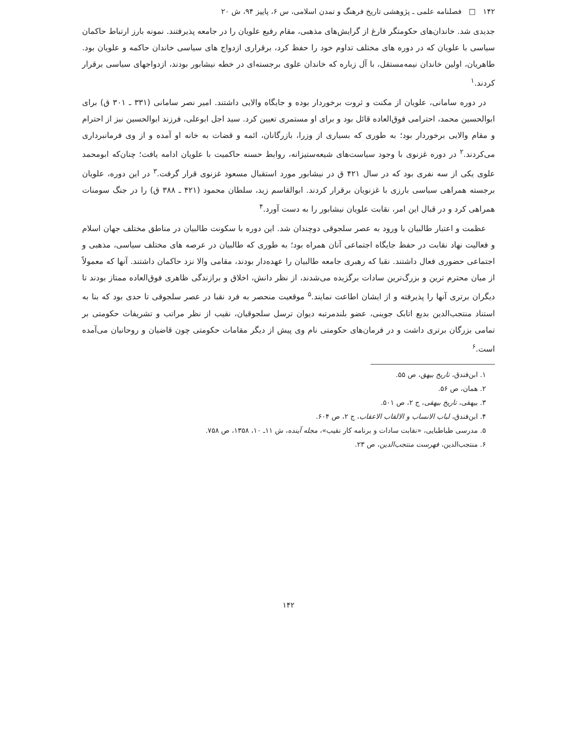۱۴۲ □ فصلنامه علمی ـ پژوهشی تاریخ فرهنگ و تمدن اسلامی، س ۶، پاییز ۹۴، ش ۲۰
جدیدی شد. خاندان‌های حکومتگر فارغ از گرایش‌های مذهبی، مقام رفیع علویان را در جامعه پذیرفتند. نمونه بارز ارتباط حاکمان سیاسی با علویان که در دوره های مختلف تداوم خود را حفظ کرد، برقراری ازدواج های سیاسی خاندان حاکمه و علویان بود. طاهریان، اولین خاندان نیمه‌مستقل، با آل زباره که خاندان علوی برجسته‌ای در خطه نیشابور بودند، ازدواجهای سیاسی برقرار کردند.<sup>۱</sup>
در دوره سامانی، علویان از مکنت و ثروت برخوردار بوده و جایگاه والایی داشتند. امیر نصر سامانی (۳۳۱ ـ ۳۰۱ ق) برای ابوالحسین محمد، احترامی فوق‌العاده قائل بود و برای او مستمری تعیین کرد. سید اجل ابوعلی، فرزند ابوالحسین نیز از احترام و مقام والایی برخوردار بود؛ به طوری که بسیاری از وزرا، بازرگانان، ائمه و قضات به خانه او آمده و از وی فرمانبرداری می‌کردند.<sup>۲</sup> در دوره غزنوی با وجود سیاست‌های شیعه‌ستیزانه، روابط حسنه حاکمیت با علویان ادامه یافت؛ چنان‌که ابومحمد علوی یکی از سه نفری بود که در سال ۴۲۱ ق در نیشابور مورد استقبال مسعود غزنوی قرار گرفت.<sup>۳</sup> در این دوره، علویان برجسته همراهی سیاسی بارزی با غزنویان برقرار کردند. ابوالقاسم زید، سلطان محمود (۴۲۱ ـ ۳۸۸ ق) را در جنگ سومنات همراهی کرد و در قبال این امر، نقابت علویان نیشابور را به دست آورد.<sup>۴</sup>
عظمت و اعتبار طالبیان با ورود به عصر سلجوقی دوچندان شد. این دوره با سکونت طالبیان در مناطق مختلف جهان اسلام و فعالیت نهاد نقابت در حفظ جایگاه اجتماعی آنان همراه بود؛ به طوری که طالبیان در عرصه های مختلف سیاسی، مذهبی و اجتماعی حضوری فعال داشتند. نقبا که رهبری جامعه طالبیان را عهده‌دار بودند، مقامی والا نزد حاکمان داشتند. آنها که معمولاً از میان محترم ترین و بزرگ‌ترین سادات برگزیده می‌شدند، از نظر دانش، اخلاق و برازندگی ظاهری فوق‌العاده ممتاز بودند تا دیگران برتری آنها را پذیرفته و از ایشان اطاعت نمایند.<sup>۵</sup> موقعیت منحصر به فرد نقبا در عصر سلجوقی تا حدی بود که بنا به استناد منتجب‌الدین بدیع اتابک جوینی، عضو بلندمرتبه دیوان ترسل سلجوقیان، نقیب از نظر مراتب و تشریفات حکومتی بر تمامی بزرگان برتری داشت و در فرمان‌های حکومتی نام وی پیش از دیگر مقامات حکومتی چون قاضیان و روحانیان می‌آمده است.<sup>۶</sup>
۱. ابن‌فندق، تاریخ بیهق، ص ۵۵.
۲. همان، ص ۵۶.
۳. بیهقی، تاریخ بیهقی، ج ۲، ص ۵۰۱.
۴. ابن‌فندق، لباب الانساب و الالقاب الاعقاب، ج ۲، ص ۶۰۴.
۵. مدرسی طباطبایی، «نقابت سادات و برنامه کار نقیب»، مجله آینده، ش ۱۱ـ ۱۰، ۱۳۵۸، ص ۷۵۸.
۶. منتجب‌الدین، فهرست منتجب‌الدین، ص ۲۳.
۱۴۲